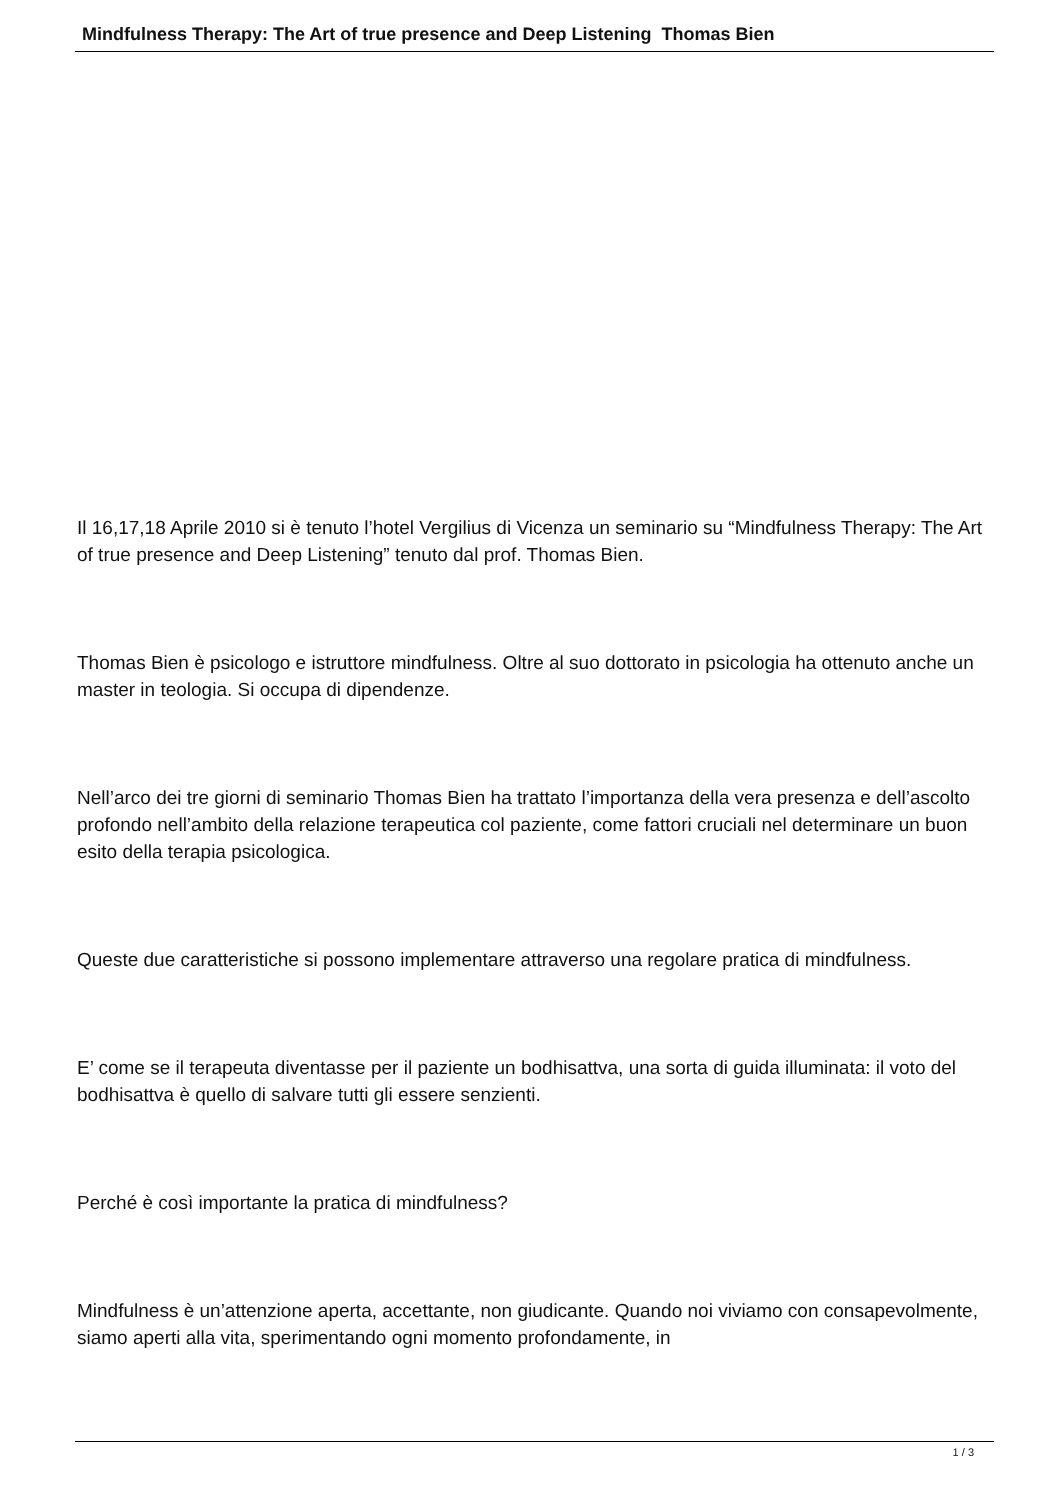Mindfulness Therapy: The Art of true presence and Deep Listening Thomas Bien
Il 16,17,18 Aprile 2010 si è tenuto l’hotel Vergilius di Vicenza un seminario su “Mindfulness Therapy: The Art of true presence and Deep Listening” tenuto dal prof. Thomas Bien.
Thomas Bien è psicologo e istruttore mindfulness. Oltre al suo dottorato in psicologia ha ottenuto anche un master in teologia. Si occupa di dipendenze.
Nell’arco dei tre giorni di seminario Thomas Bien ha trattato l’importanza della vera presenza e dell’ascolto profondo nell’ambito della relazione terapeutica col paziente, come fattori cruciali nel determinare un buon esito della terapia psicologica.
Queste due caratteristiche si possono implementare attraverso una regolare pratica di mindfulness.
E’ come se il terapeuta diventasse per il paziente un bodhisattva, una sorta di guida illuminata: il voto del bodhisattva è quello di salvare tutti gli essere senzienti.
Perché è così importante la pratica di mindfulness?
Mindfulness è un’attenzione aperta, accettante, non giudicante. Quando noi viviamo con consapevolmente, siamo aperti alla vita, sperimentando ogni momento profondamente, in
1 / 3